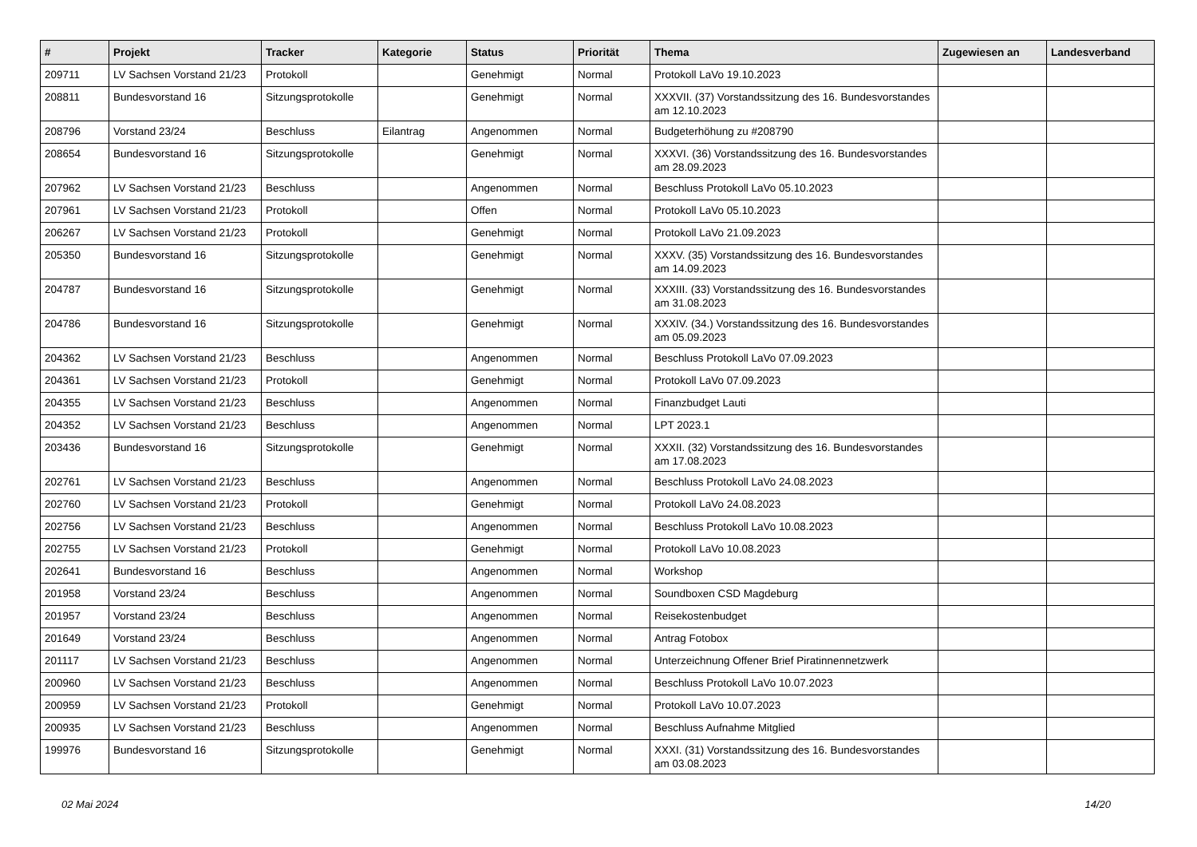| # | Projekt | Tracker | Kategorie | Status | Priorität | Thema | Zugewiesen an | Landesverband |
| --- | --- | --- | --- | --- | --- | --- | --- | --- |
| 209711 | LV Sachsen Vorstand 21/23 | Protokoll | | Genehmigt | Normal | Protokoll LaVo 19.10.2023 | | |
| 208811 | Bundesvorstand 16 | Sitzungsprotokolle | | Genehmigt | Normal | XXXVII. (37) Vorstandssitzung des 16. Bundesvorstandes am 12.10.2023 | | |
| 208796 | Vorstand 23/24 | Beschluss | Eilantrag | Angenommen | Normal | Budgeterhöhung zu #208790 | | |
| 208654 | Bundesvorstand 16 | Sitzungsprotokolle | | Genehmigt | Normal | XXXVI. (36) Vorstandssitzung des 16. Bundesvorstandes am 28.09.2023 | | |
| 207962 | LV Sachsen Vorstand 21/23 | Beschluss | | Angenommen | Normal | Beschluss Protokoll LaVo 05.10.2023 | | |
| 207961 | LV Sachsen Vorstand 21/23 | Protokoll | | Offen | Normal | Protokoll LaVo 05.10.2023 | | |
| 206267 | LV Sachsen Vorstand 21/23 | Protokoll | | Genehmigt | Normal | Protokoll LaVo 21.09.2023 | | |
| 205350 | Bundesvorstand 16 | Sitzungsprotokolle | | Genehmigt | Normal | XXXV. (35) Vorstandssitzung des 16. Bundesvorstandes am 14.09.2023 | | |
| 204787 | Bundesvorstand 16 | Sitzungsprotokolle | | Genehmigt | Normal | XXXIII. (33) Vorstandssitzung des 16. Bundesvorstandes am 31.08.2023 | | |
| 204786 | Bundesvorstand 16 | Sitzungsprotokolle | | Genehmigt | Normal | XXXIV. (34.) Vorstandssitzung des 16. Bundesvorstandes am 05.09.2023 | | |
| 204362 | LV Sachsen Vorstand 21/23 | Beschluss | | Angenommen | Normal | Beschluss Protokoll LaVo 07.09.2023 | | |
| 204361 | LV Sachsen Vorstand 21/23 | Protokoll | | Genehmigt | Normal | Protokoll LaVo 07.09.2023 | | |
| 204355 | LV Sachsen Vorstand 21/23 | Beschluss | | Angenommen | Normal | Finanzbudget Lauti | | |
| 204352 | LV Sachsen Vorstand 21/23 | Beschluss | | Angenommen | Normal | LPT 2023.1 | | |
| 203436 | Bundesvorstand 16 | Sitzungsprotokolle | | Genehmigt | Normal | XXXII. (32) Vorstandssitzung des 16. Bundesvorstandes am 17.08.2023 | | |
| 202761 | LV Sachsen Vorstand 21/23 | Beschluss | | Angenommen | Normal | Beschluss Protokoll LaVo 24.08.2023 | | |
| 202760 | LV Sachsen Vorstand 21/23 | Protokoll | | Genehmigt | Normal | Protokoll LaVo 24.08.2023 | | |
| 202756 | LV Sachsen Vorstand 21/23 | Beschluss | | Angenommen | Normal | Beschluss Protokoll LaVo 10.08.2023 | | |
| 202755 | LV Sachsen Vorstand 21/23 | Protokoll | | Genehmigt | Normal | Protokoll LaVo 10.08.2023 | | |
| 202641 | Bundesvorstand 16 | Beschluss | | Angenommen | Normal | Workshop | | |
| 201958 | Vorstand 23/24 | Beschluss | | Angenommen | Normal | Soundboxen CSD Magdeburg | | |
| 201957 | Vorstand 23/24 | Beschluss | | Angenommen | Normal | Reisekostenbudget | | |
| 201649 | Vorstand 23/24 | Beschluss | | Angenommen | Normal | Antrag Fotobox | | |
| 201117 | LV Sachsen Vorstand 21/23 | Beschluss | | Angenommen | Normal | Unterzeichnung Offener Brief Piratinnennetzwerk | | |
| 200960 | LV Sachsen Vorstand 21/23 | Beschluss | | Angenommen | Normal | Beschluss Protokoll LaVo 10.07.2023 | | |
| 200959 | LV Sachsen Vorstand 21/23 | Protokoll | | Genehmigt | Normal | Protokoll LaVo 10.07.2023 | | |
| 200935 | LV Sachsen Vorstand 21/23 | Beschluss | | Angenommen | Normal | Beschluss Aufnahme Mitglied | | |
| 199976 | Bundesvorstand 16 | Sitzungsprotokolle | | Genehmigt | Normal | XXXI. (31) Vorstandssitzung des 16. Bundesvorstandes am 03.08.2023 | | |
02 Mai 2024 14/20